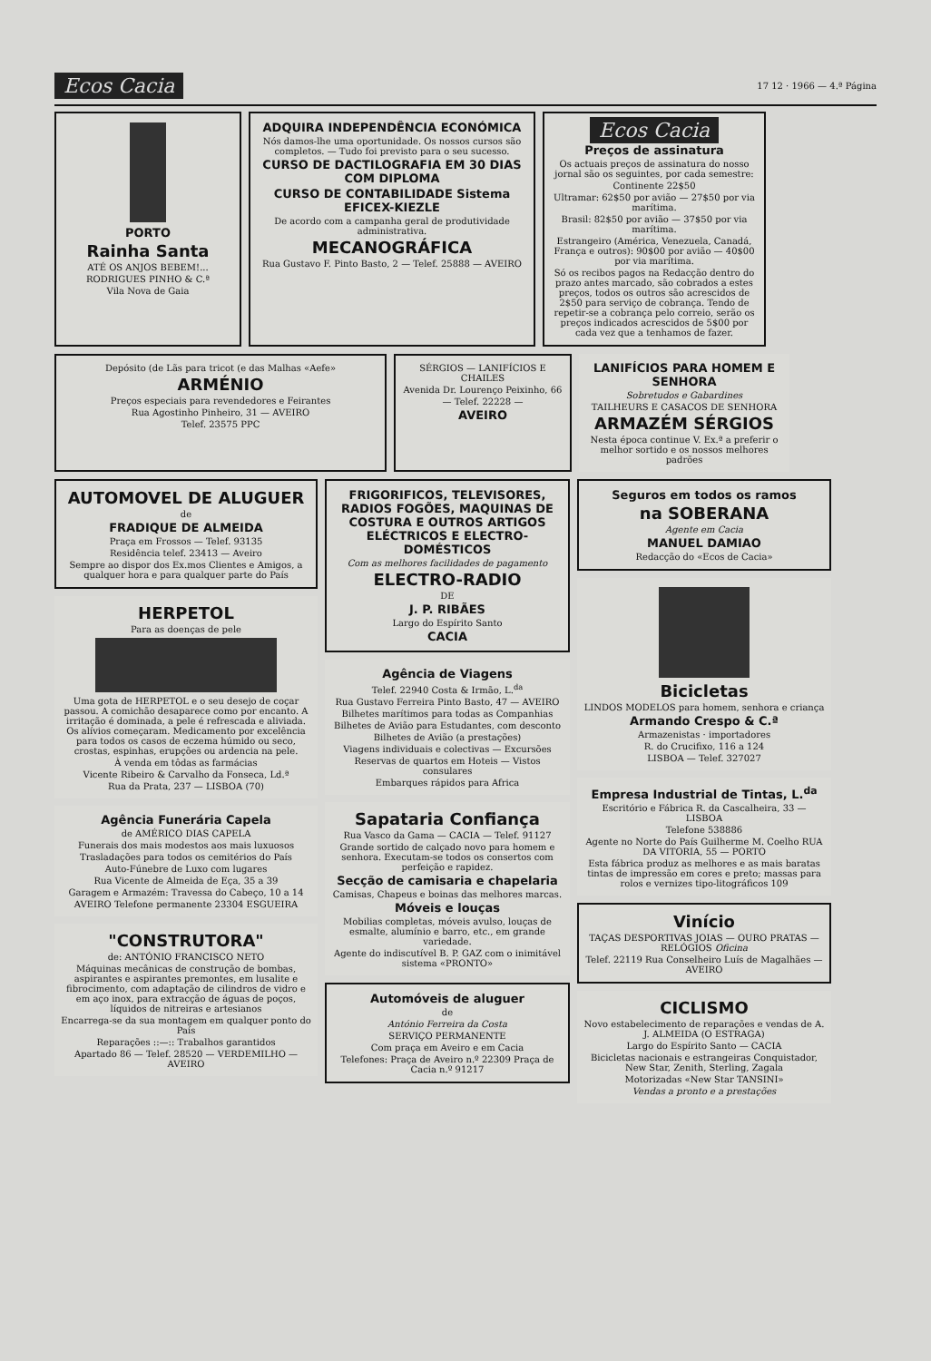Ecos Cacia 17 12 · 1966 — 4.ª Página
PORTO
Rainha Santa
ATÉ OS ANJOS BEBEM!...
RODRIGUES PINHO & C.ª
Vila Nova de Gaia
ADQUIRA INDEPENDÊNCIA ECONÓMICA
Nós damos-lhe uma oportunidade. Os nossos cursos são completos. — Tudo foi previsto para o seu sucesso.
CURSO DE DACTILOGRAFIA EM 30 DIAS COM DIPLOMA
CURSO DE CONTABILIDADE Sistema EFICEX-KIEZLE
De acordo com a campanha geral de produtividade administrativa.
MECANOGRÁFICA
Rua Gustavo F. Pinto Basto, 2 — Telef. 25888 — AVEIRO
Ecos Cacia
Preços de assinatura
Os actuais preços de assinatura do nosso jornal são os seguintes, por cada semestre:
Continente 22$50
Ultramar: 62$50 por avião — 27$50 por via marítima.
Brasil: 82$50 por avião — 37$50 por via marítima.
Estrangeiro (América, Venezuela, Canadá, França e outros): 90$00 por avião — 40$00 por via marítima.
Só os recibos pagos na Redacção dentro do prazo antes marcado, são cobrados a estes preços, todos os outros são acrescidos de 2$50 para serviço de cobrança. Tendo de repetir-se a cobrança pelo correio, serão os preços indicados acrescidos de 5$00 por cada vez que a tenhamos de fazer.
Depósito (de Lãs para tricot (e das Malhas «Aefe»
ARMÉNIO
Preços especiais para revendedores e Feirantes
Rua Agostinho Pinheiro, 31 — AVEIRO
Telef. 23575 PPC
SÉRGIOS — LANIFÍCIOS E CHAILES
Avenida Dr. Lourenço Peixinho, 66
— Telef. 22228 —
AVEIRO
LANIFÍCIOS PARA HOMEM E SENHORA
Sobretudos e Gabardines
TAILHEURS E CASACOS DE SENHORA
ARMAZÉM SÉRGIOS
Nesta época continue V. Ex.ª a preferir o melhor sortido e os nossos melhores padrões
AUTOMOVEL DE ALUGUER
de
FRADIQUE DE ALMEIDA
Praça em Frossos — Telef. 93135
Residência telef. 23413 — Aveiro
Sempre ao dispor dos Ex.mos Clientes e Amigos, a qualquer hora e para qualquer parte do País
HERPETOL
Para as doenças de pele
Uma gota de HERPETOL e o seu desejo de coçar passou. A comichão desaparece como por encanto. A irritação é dominada, a pele é refrescada e aliviada. Os alívios começaram. Medicamento por excelência para todos os casos de eczema húmido ou seco, crostas, espinhas, erupções ou ardencia na pele.
À venda em tôdas as farmácias
Vicente Ribeiro & Carvalho da Fonseca, Ld.ª
Rua da Prata, 237 — LISBOA (70)
Agência Funerária Capela
de AMÉRICO DIAS CAPELA
Funerais dos mais modestos aos mais luxuosos
Trasladações para todos os cemitérios do País
Auto-Fúnebre de Luxo com lugares
Rua Vicente de Almeida de Eça, 35 a 39
Garagem e Armazém: Travessa do Cabeço, 10 a 14
AVEIRO Telefone permanente 23304 ESGUEIRA
"CONSTRUTORA"
de: ANTÓNIO FRANCISCO NETO
Máquinas mecânicas de construção de bombas, aspirantes e aspirantes premontes, em lusalite e fibrocimento, com adaptação de cilindros de vidro e em aço inox, para extracção de águas de poços, líquidos de nitreiras e artesianos
Encarrega-se da sua montagem em qualquer ponto do País
Reparações ::—:: Trabalhos garantidos
Apartado 86 — Telef. 28520 — VERDEMILHO — AVEIRO
FRIGORIFICOS, TELEVISORES, RADIOS FOGÕES, MAQUINAS DE COSTURA E OUTROS ARTIGOS ELÉCTRICOS E ELECTRO-DOMÉSTICOS
Com as melhores facilidades de pagamento
ELECTRO-RADIO
DE
J. P. RIBÃES
Largo do Espírito Santo
CACIA
Agência de Viagens
Telef. 22940 Costa & Irmão, L.<sup>da</sup>
Rua Gustavo Ferreira Pinto Basto, 47 — AVEIRO
Bilhetes marítimos para todas as Companhias
Bilhetes de Avião para Estudantes, com desconto
Bilhetes de Avião (a prestações)
Viagens individuais e colectivas — Excursões
Reservas de quartos em Hoteis — Vistos consulares
Embarques rápidos para Africa
Sapataria Confiança
Rua Vasco da Gama — CACIA — Telef. 91127
Grande sortido de calçado novo para homem e senhora. Executam-se todos os consertos com perfeição e rapidez.
Secção de camisaria e chapelaria
Camisas, Chapeus e boinas das melhores marcas.
Móveis e louças
Mobilias completas, móveis avulso, louças de esmalte, alumínio e barro, etc., em grande variedade.
Agente do indiscutível B. P. GAZ com o inimitável sistema «PRONTO»
Automóveis de aluguer
de
António Ferreira da Costa
SERVIÇO PERMANENTE
Com praça em Aveiro e em Cacia
Telefones: Praça de Aveiro n.º 22309 Praça de Cacia n.º 91217
Seguros em todos os ramos
na SOBERANA
Agente em Cacia
MANUEL DAMIAO
Redacção do «Ecos de Cacia»
Bicicletas
LINDOS MODELOS para homem, senhora e criança
Armando Crespo & C.ª
Armazenistas · importadores
R. do Crucifixo, 116 a 124
LISBOA — Telef. 327027
Empresa Industrial de Tintas, L.<sup>da</sup>
Escritório e Fábrica R. da Cascalheira, 33 — LISBOA
Telefone 538886
Agente no Norte do País Guilherme M. Coelho RUA DA VITORIA, 55 — PORTO
Esta fábrica produz as melhores e as mais baratas tintas de impressão em cores e preto; massas para rolos e vernizes tipo-litográficos 109
Vinício
TAÇAS DESPORTIVAS JOIAS — OURO PRATAS — RELÓGIOS Oficina
Telef. 22119 Rua Conselheiro Luís de Magalhães — AVEIRO
CICLISMO
Novo estabelecimento de reparações e vendas de A. J. ALMEIDA (O ESTRAGA)
Largo do Espírito Santo — CACIA
Bicicletas nacionais e estrangeiras Conquistador, New Star, Zenith, Sterling, Zagala
Motorizadas «New Star TANSINI»
Vendas a pronto e a prestações